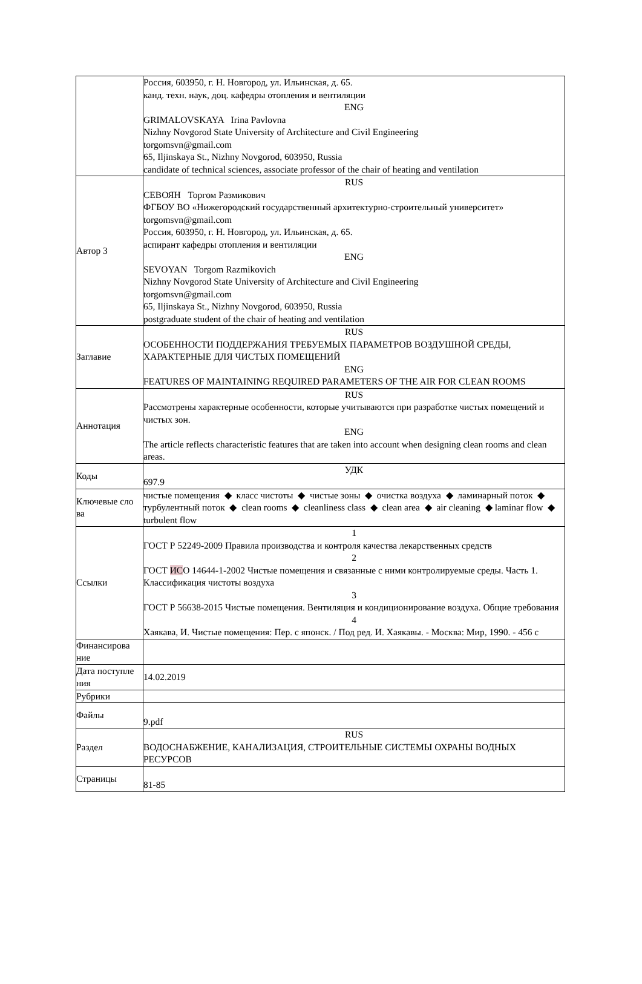| | Россия, 603950, г. Н. Новгород, ул. Ильинская, д. 65. канд. техн. наук, доц. кафедры отопления и вентиляции ENG GRIMALOVSKAYA Irina Pavlovna Nizhny Novgorod State University of Architecture and Civil Engineering torgomsvn@gmail.com 65, Iljinskaya St., Nizhny Novgorod, 603950, Russia candidate of technical sciences, associate professor of the chair of heating and ventilation |
| Автор 3 | RUS СЕВОЯН Торгом Размикович ФГБОУ ВО «Нижегородский государственный архитектурно-строительный университет» torgomsvn@gmail.com Россия, 603950, г. Н. Новгород, ул. Ильинская, д. 65. аспирант кафедры отопления и вентиляции ENG SEVOYAN Torgom Razmikovich Nizhny Novgorod State University of Architecture and Civil Engineering torgomsvn@gmail.com 65, Iljinskaya St., Nizhny Novgorod, 603950, Russia postgraduate student of the chair of heating and ventilation |
| Заглавие | RUS ОСОБЕННОСТИ ПОДДЕРЖАНИЯ ТРЕБУЕМЫХ ПАРАМЕТРОВ ВОЗДУШНОЙ СРЕДЫ, ХАРАКТЕРНЫЕ ДЛЯ ЧИСТЫХ ПОМЕЩЕНИЙ ENG FEATURES OF MAINTAINING REQUIRED PARAMETERS OF THE AIR FOR CLEAN ROOMS |
| Аннотация | RUS Рассмотрены характерные особенности, которые учитываются при разработке чистых помещений и чистых зон. ENG The article reflects characteristic features that are taken into account when designing clean rooms and clean areas. |
| Коды | УДК 697.9 |
| Ключевые сло ва | чистые помещения ◆ класс чистоты ◆ чистые зоны ◆ очистка воздуха ◆ ламинарный поток ◆ турбулентный поток ◆ clean rooms ◆ cleanliness class ◆ clean area ◆ air cleaning ◆ laminar flow ◆ turbulent flow |
| Ссылки | 1 ГОСТ Р 52249-2009 Правила производства и контроля качества лекарственных средств 2 ГОСТ ИС О 14644-1-2002 Чистые помещения и связанные с ними контролируемые среды. Часть 1. Классификация чистоты воздуха 3 ГОСТ Р 56638-2015 Чистые помещения. Вентиляция и кондиционирование воздуха. Общие требования 4 Хаякава, И. Чистые помещения: Пер. с японск. / Под ред. И. Хаякавы. - Москва: Мир, 1990. - 456 с |
| Финансирова ние | |
| Дата поступле ния | 14.02.2019 |
| Рубрики | |
| Файлы | 9.pdf |
| Раздел | RUS ВОДОСНАБЖЕНИЕ, КАНАЛИЗАЦИЯ, СТРОИТЕЛЬНЫЕ СИСТЕМЫ ОХРАНЫ ВОДНЫХ РЕСУРСОВ |
| Страницы | 81-85 |